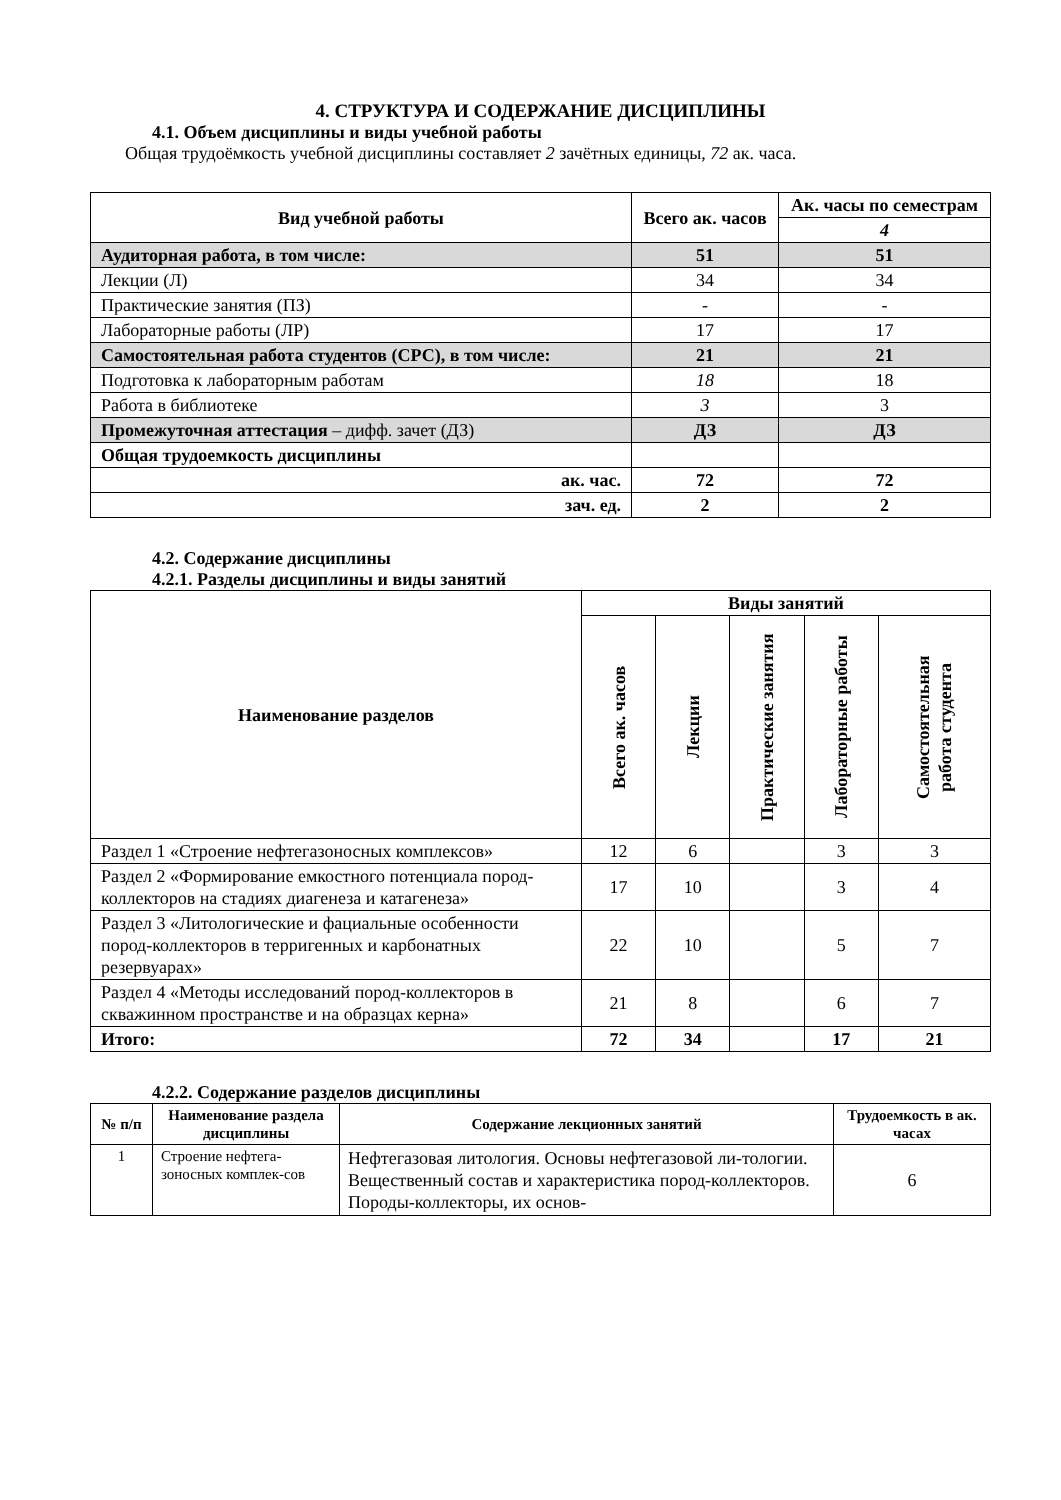4. СТРУКТУРА И СОДЕРЖАНИЕ ДИСЦИПЛИНЫ
4.1. Объем дисциплины и виды учебной работы
Общая трудоёмкость учебной дисциплины составляет 2 зачётных единицы, 72 ак. часа.
| Вид учебной работы | Всего ак. часов | Ак. часы по семестрам |
| --- | --- | --- |
| | | 4 |
| Аудиторная работа, в том числе: | 51 | 51 |
| Лекции (Л) | 34 | 34 |
| Практические занятия (ПЗ) | - | - |
| Лабораторные работы (ЛР) | 17 | 17 |
| Самостоятельная работа студентов (СРС), в том числе: | 21 | 21 |
| Подготовка к лабораторным работам | 18 | 18 |
| Работа в библиотеке | 3 | 3 |
| Промежуточная аттестация – дифф. зачет (ДЗ) | ДЗ | ДЗ |
| Общая трудоемкость дисциплины | | |
| ак. час. | 72 | 72 |
| зач. ед. | 2 | 2 |
4.2. Содержание дисциплины
4.2.1. Разделы дисциплины и виды занятий
| Наименование разделов | Виды занятий | | | | |
| --- | --- | --- | --- | --- | --- |
| | Всего ак. часов | Лекции | Практические занятия | Лабораторные работы | Самостоятельная работа студента |
| Раздел 1 «Строение нефтегазоносных комплексов» | 12 | 6 | | 3 | 3 |
| Раздел 2 «Формирование емкостного потенциала пород-коллекторов на стадиях диагенеза и катагенеза» | 17 | 10 | | 3 | 4 |
| Раздел 3 «Литологические и фациальные особенности пород-коллекторов в терригенных и карбонатных резервуарах» | 22 | 10 | | 5 | 7 |
| Раздел 4 «Методы исследований пород-коллекторов в скважинном пространстве и на образцах керна» | 21 | 8 | | 6 | 7 |
| Итого: | 72 | 34 | | 17 | 21 |
4.2.2. Содержание разделов дисциплины
| № п/п | Наименование раздела дисциплины | Содержание лекционных занятий | Трудоемкость в ак. часах |
| --- | --- | --- | --- |
| 1 | Строение нефтега-зоносных комплек-сов | Нефтегазовая литология. Основы нефтегазовой ли-тологии. Вещественный состав и характеристика пород-коллекторов. Породы-коллекторы, их основ- | 6 |